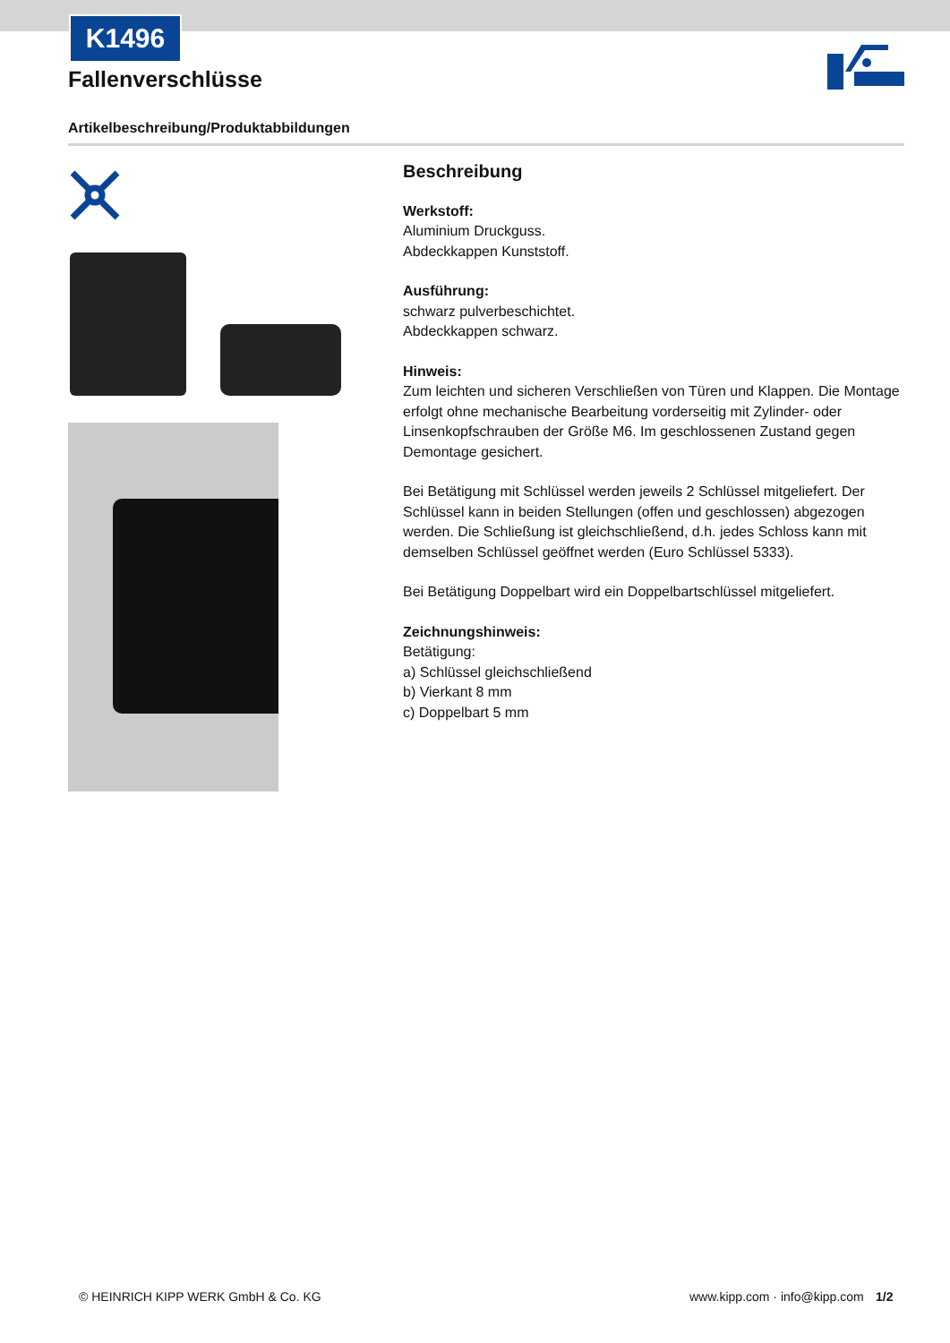K1496
Fallenverschlüsse
Artikelbeschreibung/Produktabbildungen
Beschreibung
Werkstoff:
Aluminium Druckguss.
Abdeckkappen Kunststoff.
Ausführung:
schwarz pulverbeschichtet.
Abdeckkappen schwarz.
Hinweis:
Zum leichten und sicheren Verschließen von Türen und Klappen. Die Montage erfolgt ohne mechanische Bearbeitung vorderseitig mit Zylinder- oder Linsenkopfschrauben der Größe M6. Im geschlossenen Zustand gegen Demontage gesichert.
Bei Betätigung mit Schlüssel werden jeweils 2 Schlüssel mitgeliefert. Der Schlüssel kann in beiden Stellungen (offen und geschlossen) abgezogen werden. Die Schließung ist gleichschließend, d.h. jedes Schloss kann mit demselben Schlüssel geöffnet werden (Euro Schlüssel 5333).
Bei Betätigung Doppelbart wird ein Doppelbartschlüssel mitgeliefert.
Zeichnungshinweis:
Betätigung:
a) Schlüssel gleichschließend
b) Vierkant 8 mm
c) Doppelbart 5 mm
© HEINRICH KIPP WERK GmbH & Co. KG
www.kipp.com · info@kipp.com 1/2